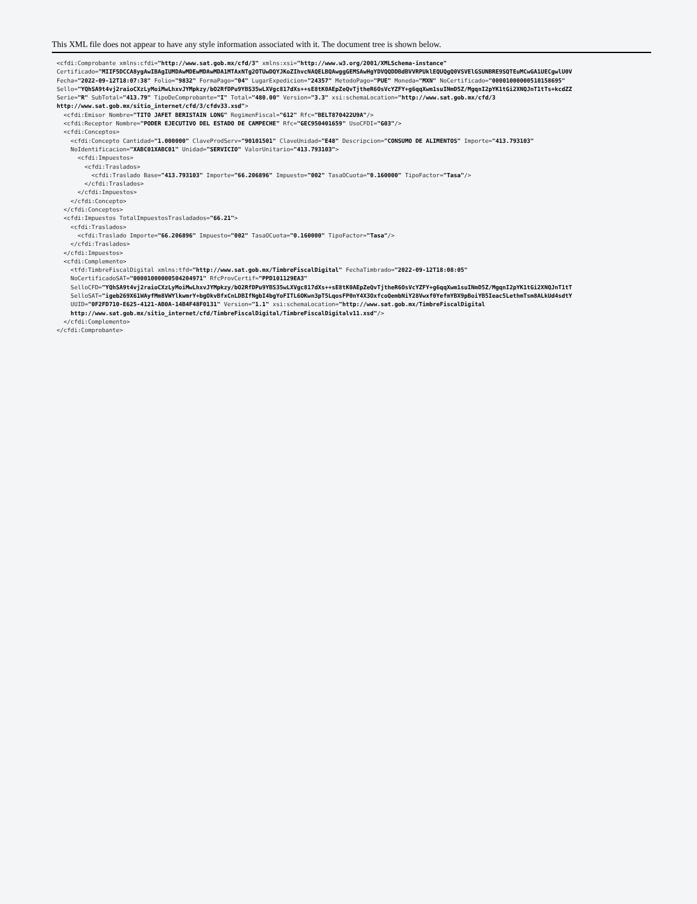This XML file does not appear to have any style information associated with it. The document tree is shown below.
<cfdi:Comprobante xmlns:cfdi="http://www.sat.gob.mx/cfd/3" xmlns:xsi="http://www.w3.org/2001/XMLSchema-instance"
Certificado="MIIF5DCCA8ygAwIBAgIUMDAwMDEwMDAwMDA1MTAxNTg2OTUwDQYJKoZIhvcNAQELBQAwggGEMSAwHgYDVQQDDBdBVVRPUklEQUQgQ0VSVElGSUNBRE9SQTEuMCwGA1UECgwlU0V
Fecha="2022-09-12T18:07:38" Folio="9832" FormaPago="04" LugarExpedicion="24357" MetodoPago="PUE" Moneda="MXN" NoCertificado="00001000000510158695"
Sello="YQhSA9t4vj2raioCXzLyMoiMwLhxvJYMpkzy/bO2RfDPu9YBS35wLXVgc817dXs++sE8tK0AEpZeQvTjtheR6OsVcYZFY+g6qqXwm1suINmD5Z/MgqnI2pYK1tGi2XNQJnT1tTs+kcdZZ
Serie="R" SubTotal="413.79" TipoDeComprobante="I" Total="480.00" Version="3.3" xsi:schemaLocation="http://www.sat.gob.mx/cfd/3
http://www.sat.gob.mx/sitio_internet/cfd/3/cfdv33.xsd">
  <cfdi:Emisor Nombre="TITO JAFET BERISTAIN LONG" RegimenFiscal="612" Rfc="BELT870422U9A"/>
  <cfdi:Receptor Nombre="PODER EJECUTIVO DEL ESTADO DE CAMPECHE" Rfc="GEC950401659" UsoCFDI="G03"/>
  <cfdi:Conceptos>
    <cfdi:Concepto Cantidad="1.000000" ClaveProdServ="90101501" ClaveUnidad="E48" Descripcion="CONSUMO DE ALIMENTOS" Importe="413.793103"
    NoIdentificacion="XABC01XABC01" Unidad="SERVICIO" ValorUnitario="413.793103">
      <cfdi:Impuestos>
        <cfdi:Traslados>
          <cfdi:Traslado Base="413.793103" Importe="66.206896" Impuesto="002" TasaOCuota="0.160000" TipoFactor="Tasa"/>
        </cfdi:Traslados>
      </cfdi:Impuestos>
    </cfdi:Concepto>
  </cfdi:Conceptos>
  <cfdi:Impuestos TotalImpuestosTrasladados="66.21">
    <cfdi:Traslados>
      <cfdi:Traslado Importe="66.206896" Impuesto="002" TasaOCuota="0.160000" TipoFactor="Tasa"/>
    </cfdi:Traslados>
  </cfdi:Impuestos>
  <cfdi:Complemento>
    <tfd:TimbreFiscalDigital xmlns:tfd="http://www.sat.gob.mx/TimbreFiscalDigital" FechaTimbrado="2022-09-12T18:08:05"
    NoCertificadoSAT="00001000000504204971" RfcProvCertif="PPD101129EA3"
    SelloCFD="YQhSA9t4vj2raioCXzLyMoiMwLhxvJYMpkzy/bO2RfDPu9YBS35wLXVgc817dXs++sE8tK0AEpZeQvTjtheR6OsVcYZFY+g6qqXwm1suINmD5Z/MgqnI2pYK1tGi2XNQJnT1tT
    SelloSAT="igeb269X61WAyfMm8VWYlkwmrY+bgOkvBfxCnLDBIfNgbI4bgYoFITL6OKwn3pT5LqosFP0nY4X3OxfcoQembNiY28Vwxf0YefmYBX9pBoiYB5Ieac5LethmTsm8ALkUd4sdtY
    UUID="0F2FD710-E625-4121-AB0A-14B4F48F0131" Version="1.1" xsi:schemaLocation="http://www.sat.gob.mx/TimbreFiscalDigital
    http://www.sat.gob.mx/sitio_internet/cfd/TimbreFiscalDigital/TimbreFiscalDigitalv11.xsd"/>
  </cfdi:Complemento>
</cfdi:Comprobante>